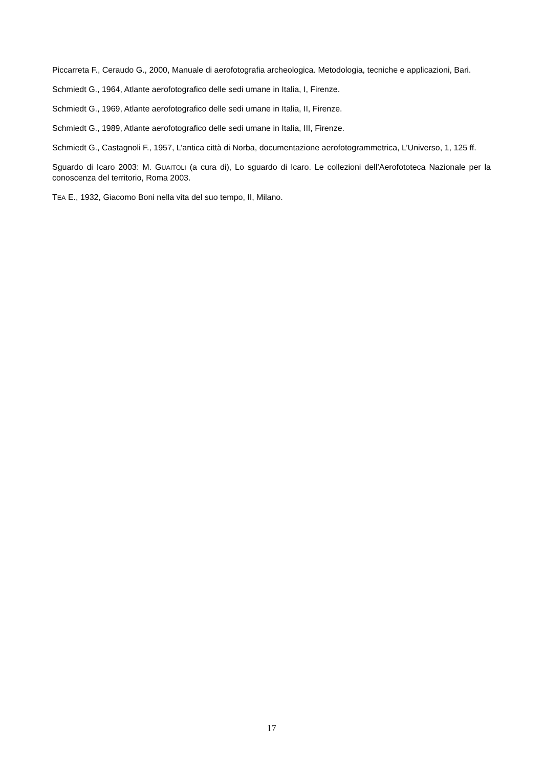Piccarreta F., Ceraudo G., 2000, Manuale di aerofotografia archeologica. Metodologia, tecniche e applicazioni, Bari.
Schmiedt G., 1964, Atlante aerofotografico delle sedi umane in Italia, I, Firenze.
Schmiedt G., 1969, Atlante aerofotografico delle sedi umane in Italia, II, Firenze.
Schmiedt G., 1989, Atlante aerofotografico delle sedi umane in Italia, III, Firenze.
Schmiedt G., Castagnoli F., 1957, L’antica città di Norba, documentazione aerofotogrammetrica, L’Universo, 1, 125 ff.
Sguardo di Icaro 2003: M. GUAITOLI (a cura di), Lo sguardo di Icaro. Le collezioni dell’Aerofototeca Nazionale per la conoscenza del territorio, Roma 2003.
TEA E., 1932, Giacomo Boni nella vita del suo tempo, II, Milano.
17